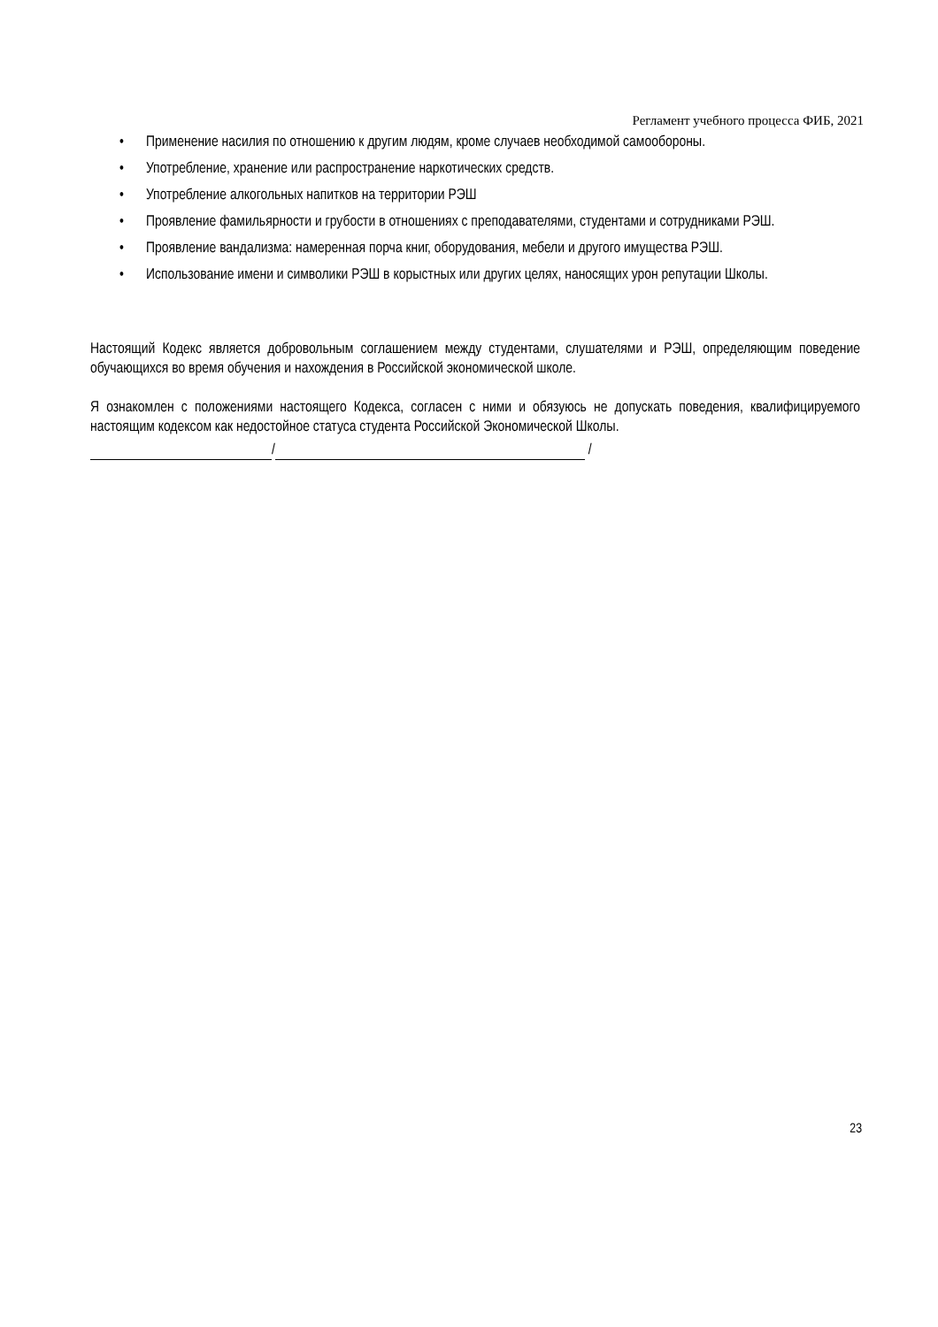Регламент учебного процесса ФИБ, 2021
• Применение насилия по отношению к другим людям, кроме случаев необходимой самообороны.
• Употребление, хранение или распространение наркотических средств.
• Употребление алкогольных напитков на территории РЭШ
• Проявление фамильярности и грубости в отношениях с преподавателями, студентами и сотрудниками РЭШ.
• Проявление вандализма: намеренная порча книг, оборудования, мебели и другого имущества РЭШ.
• Использование имени и символики РЭШ в корыстных или других целях, наносящих урон репутации Школы.
Настоящий Кодекс является добровольным соглашением между студентами, слушателями и РЭШ, определяющим поведение обучающихся во время обучения и нахождения в Российской экономической школе.
Я ознакомлен с положениями настоящего Кодекса, согласен с ними и обязуюсь не допускать поведения, квалифицируемого настоящим кодексом как недостойное статуса студента Российской Экономической Школы.
/ /
23